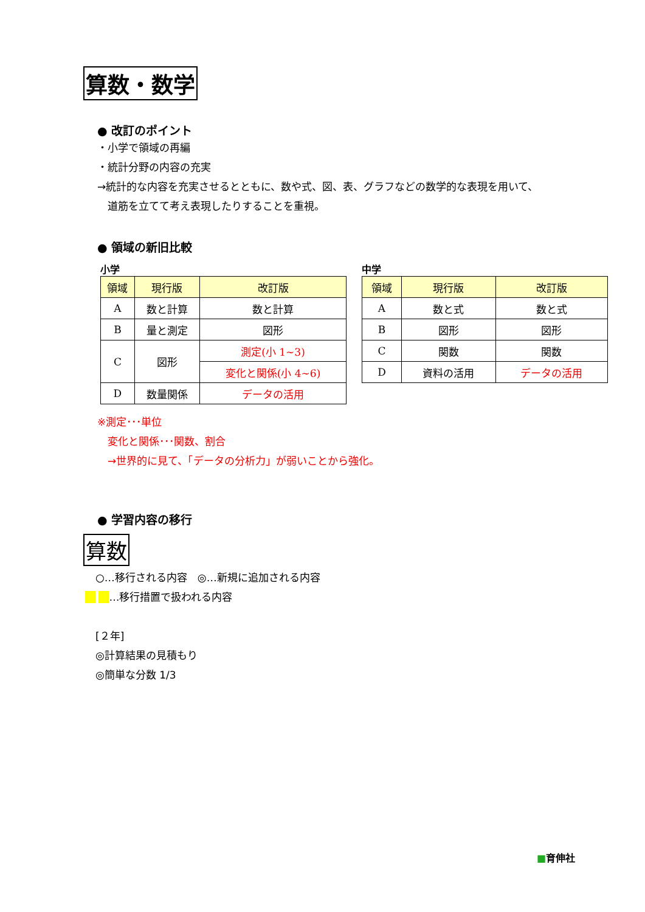算数・数学
● 改訂のポイント
・小学で領域の再編
・統計分野の内容の充実
→統計的な内容を充実させるとともに、数や式、図、表、グラフなどの数学的な表現を用いて、
　道筋を立てて考え表現したりすることを重視。
● 領域の新旧比較
小学
| 領域 | 現行版 | 改訂版 |
| --- | --- | --- |
| A | 数と計算 | 数と計算 |
| B | 量と測定 | 図形 |
| C | 図形 | 測定(小 1~3) |
| | | 変化と関係(小 4~6) |
| D | 数量関係 | データの活用 |
中学
| 領域 | 現行版 | 改訂版 |
| --- | --- | --- |
| A | 数と式 | 数と式 |
| B | 図形 | 図形 |
| C | 関数 | 関数 |
| D | 資料の活用 | データの活用 |
※測定･･･単位
　変化と関係･･･関数、割合
　→世界的に見て、「データの分析力」が弱いことから強化。
● 学習内容の移行
算数
　○…移行される内容　◎…新規に追加される内容
　 　 …移行措置で扱われる内容
　[２年]
　◎計算結果の見積もり
　◎簡単な分数 1/3
■育伸社